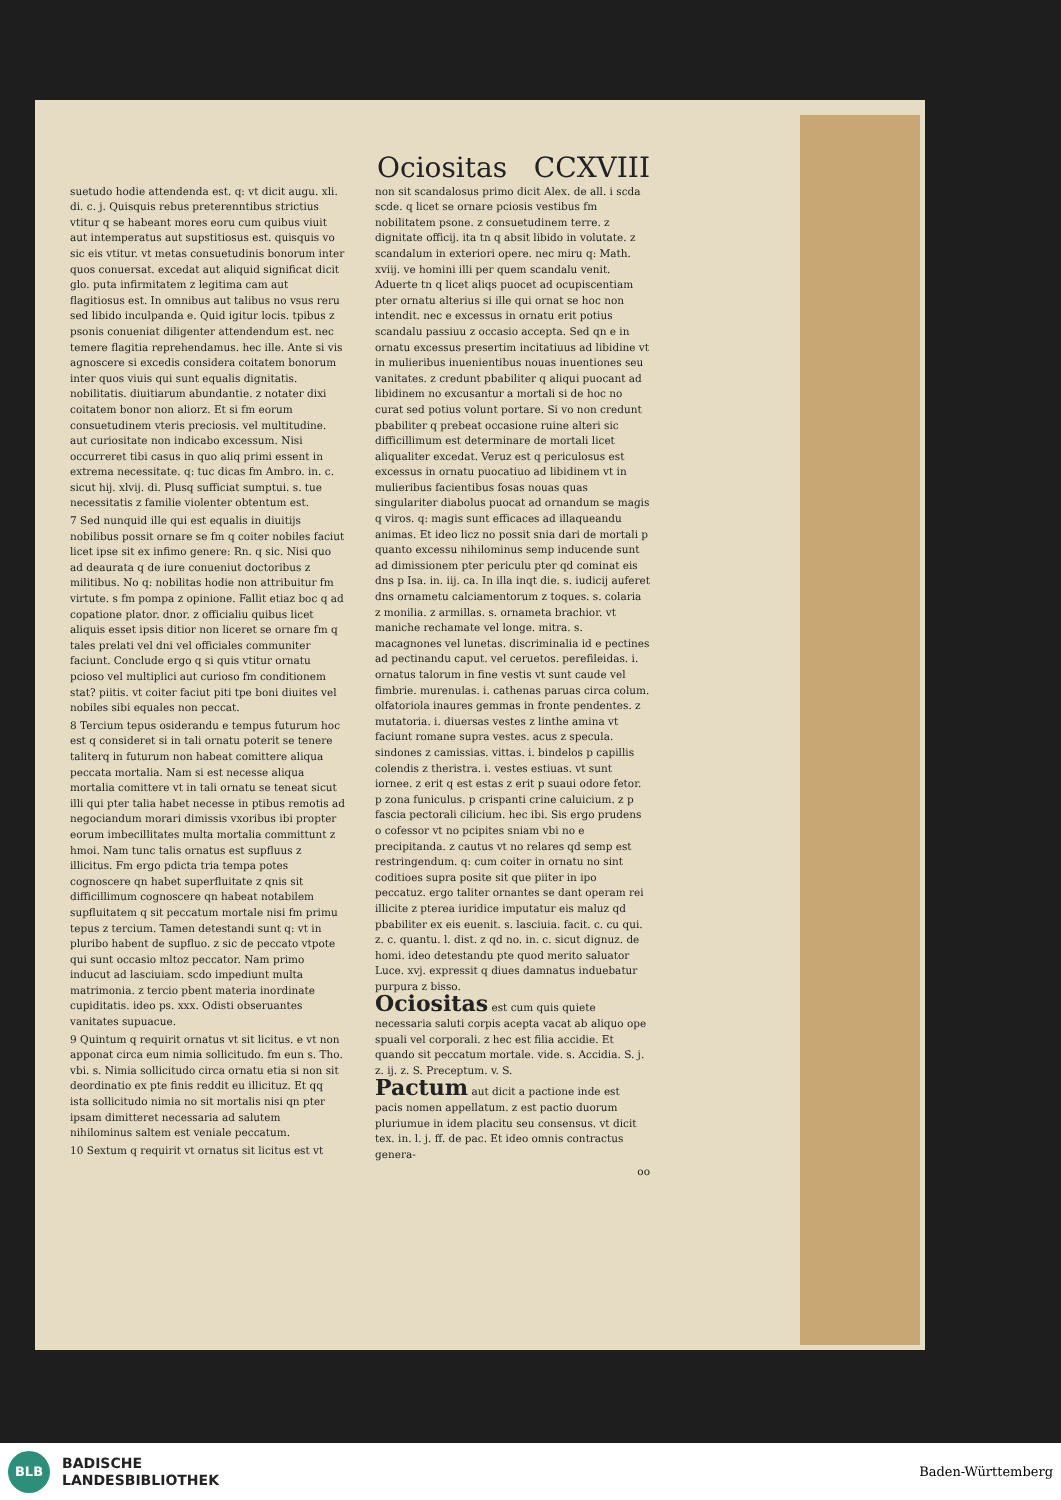Ociositas CCXVIII
suetudo hodie attendenda est. q: vt dicit augu. xli. di. c. j. Quisquis rebus preterenntibus strictius vtitur q se habeant mores eoru cum quibus viuit aut intemperatus aut supstitiosus est. quisquis vo sic eis vtitur. vt metas consuetudinis bonorum inter quos conuersat. excedat aut aliquid significat dicit glo. puta infirmitatem z legitima cam aut flagitiosus est. In omnibus aut talibus no vsus reru sed libido inculpanda e. Quid igitur locis. tpibus z psonis conueniat diligenter attendendum est. nec temere flagitia reprehendamus. hec ille. Ante si vis agnoscere si excedis considera coitatem bonorum inter quos viuis qui sunt equalis dignitatis. nobilitatis. diuitiarum abundantie. z notater dixi coitatem bonor non aliorz. Et si fm eorum consuetudinem vteris preciosis. vel multitudine. aut curiositate non indicabo excessum. Nisi occurreret tibi casus in quo aliq primi essent in extrema necessitate. q: tuc dicas fm Ambro. in. c. sicut hij. xlvij. di. Plusq sufficiat sumptui. s. tue necessitatis z familie violenter obtentum est.
7 Sed nunquid ille qui est equalis in diuitijs nobilibus possit ornare se fm q coiter nobiles faciut licet ipse sit ex infimo genere: Rn. q sic. Nisi quo ad deaurata q de iure conueniut doctoribus z militibus. No q: nobilitas hodie non attribuitur fm virtute. s fm pompa z opinione. Fallit etiaz boc q ad copatione plator. dnor. z officialiu quibus licet aliquis esset ipsis ditior non liceret se ornare fm q tales prelati vel dni vel officiales communiter faciunt. Conclude ergo q si quis vtitur ornatu pcioso vel multiplici aut curioso fm conditionem stat? piitis. vt coiter faciut piti tpe boni diuites vel nobiles sibi equales non peccat.
8 Tercium tepus osiderandu e tempus futurum hoc est q consideret si in tali ornatu poterit se tenere taliterq in futurum non habeat comittere aliqua peccata mortalia. Nam si est necesse aliqua mortalia comittere vt in tali ornatu se teneat sicut illi qui pter talia habet necesse in ptibus remotis ad negociandum morari dimissis vxoribus ibi propter eorum imbecillitates multa mortalia committunt z hmoi. Nam tunc talis ornatus est supfluus z illicitus. Fm ergo pdicta tria tempa potes cognoscere qn habet superfluitate z qnis sit difficillimum cognoscere qn habeat notabilem supfluitatem q sit peccatum mortale nisi fm primu tepus z tercium. Tamen detestandi sunt q: vt in pluribo habent de supfluo. z sic de peccato vtpote qui sunt occasio mltoz peccator. Nam primo inducut ad lasciuiam. scdo impediunt multa matrimonia. z tercio pbent materia inordinate cupiditatis. ideo ps. xxx. Odisti obseruantes vanitates supuacue.
9 Quintum q requirit ornatus vt sit licitus. e vt non apponat circa eum nimia sollicitudo. fm eun s. Tho. vbi. s. Nimia sollicitudo circa ornatu etia si non sit deordinatio ex pte finis reddit eu illicituz. Et qq ista sollicitudo nimia no sit mortalis nisi qn pter ipsam dimitteret necessaria ad salutem nihilominus saltem est veniale peccatum.
10 Sextum q requirit vt ornatus sit licitus est vt
non sit scandalosus primo dicit Alex. de all. i scda scde. q licet se ornare pciosis vestibus fm nobilitatem psone. z consuetudinem terre. z dignitate officij. ita tn q absit libido in volutate. z scandalum in exteriori opere. nec miru q: Math. xviij. ve homini illi per quem scandalu venit. Aduerte tn q licet aliqs puocet ad ocupiscentiam pter ornatu alterius si ille qui ornat se hoc non intendit. nec e excessus in ornatu erit potius scandalu passiuu z occasio accepta. Sed qn e in ornatu excessus presertim incitatiuus ad libidine vt in mulieribus inuenientibus nouas inuentiones seu vanitates. z credunt pbabiliter q aliqui puocant ad libidinem no excusantur a mortali si de hoc no curat sed potius volunt portare. Si vo non credunt pbabiliter q prebeat occasione ruine alteri sic difficillimum est determinare de mortali licet aliqualiter excedat. Veruz est q periculosus est excessus in ornatu puocatiuo ad libidinem vt in mulieribus facientibus fosas nouas quas singulariter diabolus puocat ad ornandum se magis q viros. q: magis sunt efficaces ad illaqueandu animas. Et ideo licz no possit snia dari de mortali p quanto excessu nihilominus semp inducende sunt ad dimissionem pter periculu pter qd cominat eis dns p Isa. in. iij. ca. In illa inqt die. s. iudicij auferet dns ornametu calciamentorum z toques. s. colaria z monilia. z armillas. s. ornameta brachior. vt maniche rechamate vel longe. mitra. s. macagnones vel lunetas. discriminalia id e pectines ad pectinandu caput. vel ceruetos. perefileidas. i. ornatus talorum in fine vestis vt sunt caude vel fimbrie. murenulas. i. cathenas paruas circa colum. olfatoriola inaures gemmas in fronte pendentes. z mutatoria. i. diuersas vestes z linthe amina vt faciunt romane supra vestes. acus z specula. sindones z camissias. vittas. i. bindelos p capillis colendis z theristra. i. vestes estiuas. vt sunt iornee. z erit q est estas z erit p suaui odore fetor. p zona funiculus. p crispanti crine caluicium. z p fascia pectorali cilicium. hec ibi. Sis ergo prudens o cofessor vt no pcipites sniam vbi no e precipitanda. z cautus vt no relares qd semp est restringendum. q: cum coiter in ornatu no sint coditioes supra posite sit que piiter in ipo peccatuz. ergo taliter ornantes se dant operam rei illicite z pterea iuridice imputatur eis maluz qd pbabiliter ex eis euenit. s. lasciuia. facit. c. cu qui. z. c. quantu. l. dist. z qd no. in. c. sicut dignuz. de homi. ideo detestandu pte quod merito saluator Luce. xvj. expressit q diues damnatus induebatur purpura z bisso.
Ociositas est cum quis quiete necessaria saluti corpis acepta vacat ab aliquo ope spuali vel corporali. z hec est filia accidie. Et quando sit peccatum mortale. vide. s. Accidia. S. j. z. ij. z. S. Preceptum. v. S.
Pactum aut dicit a pactione inde est pacis nomen appellatum. z est pactio duorum pluriumue in idem placitu seu consensus. vt dicit tex. in. l. j. ff. de pac. Et ideo omnis contractus genera-
oo
BLB
BADISCHE
LANDESBIBLIOTHEK
Baden-Württemberg